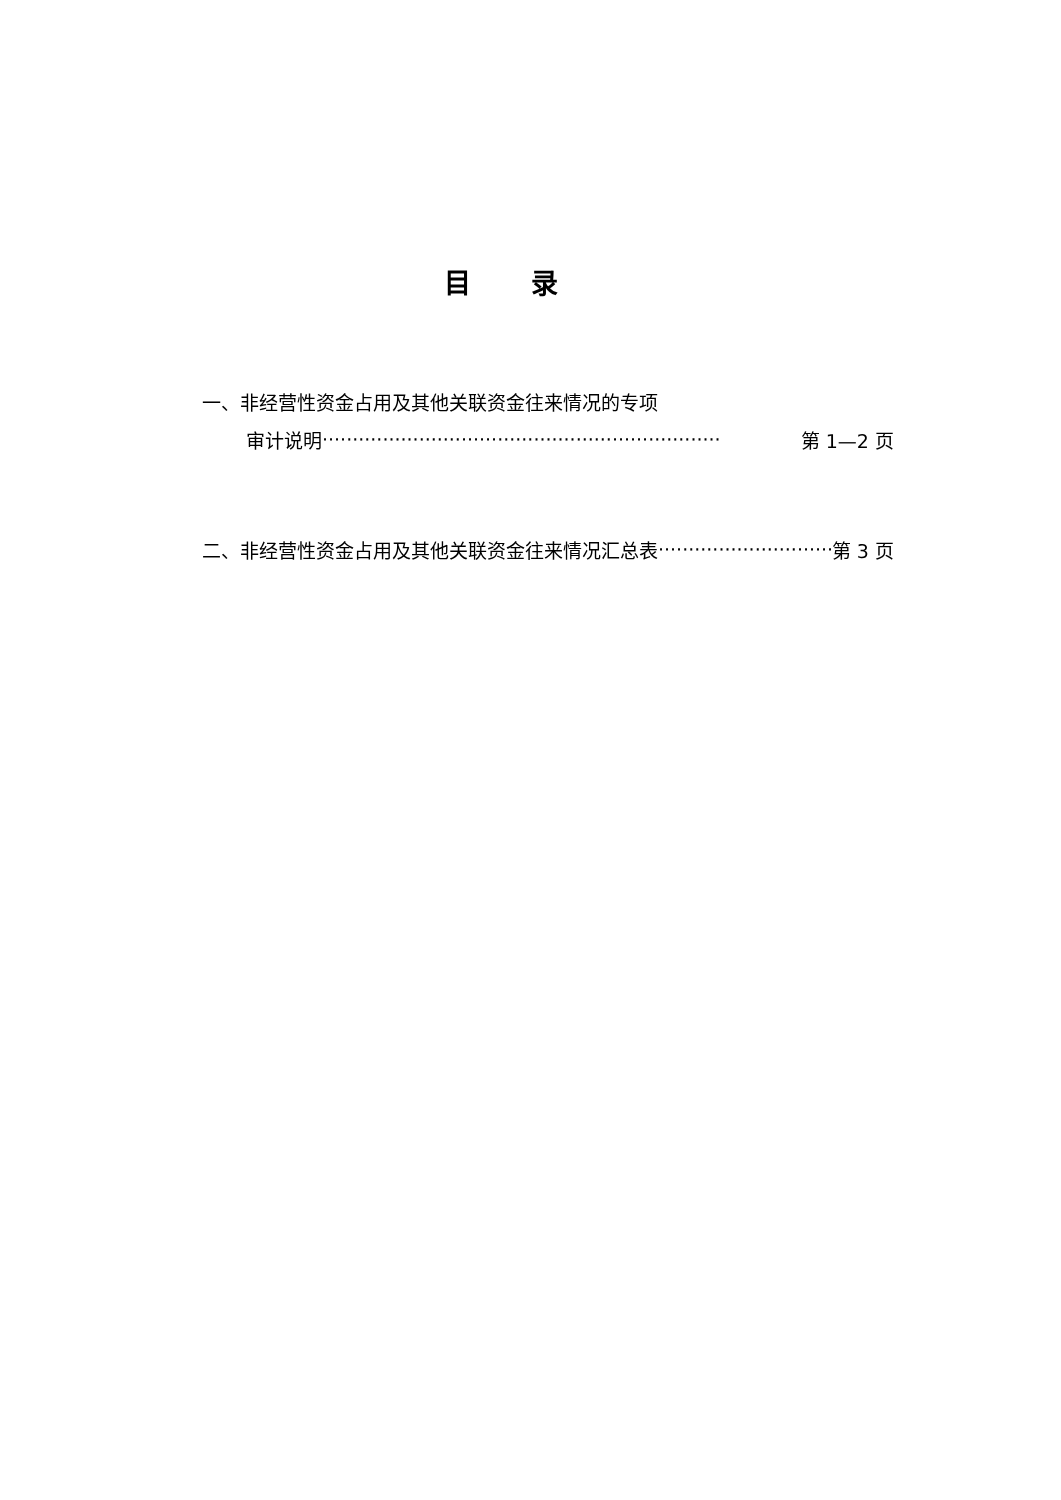目录
一、非经营性资金占用及其他关联资金往来情况的专项
审计说明 ·································································· 第 1—2 页
二、非经营性资金占用及其他关联资金往来情况汇总表 ······························· 第 3 页